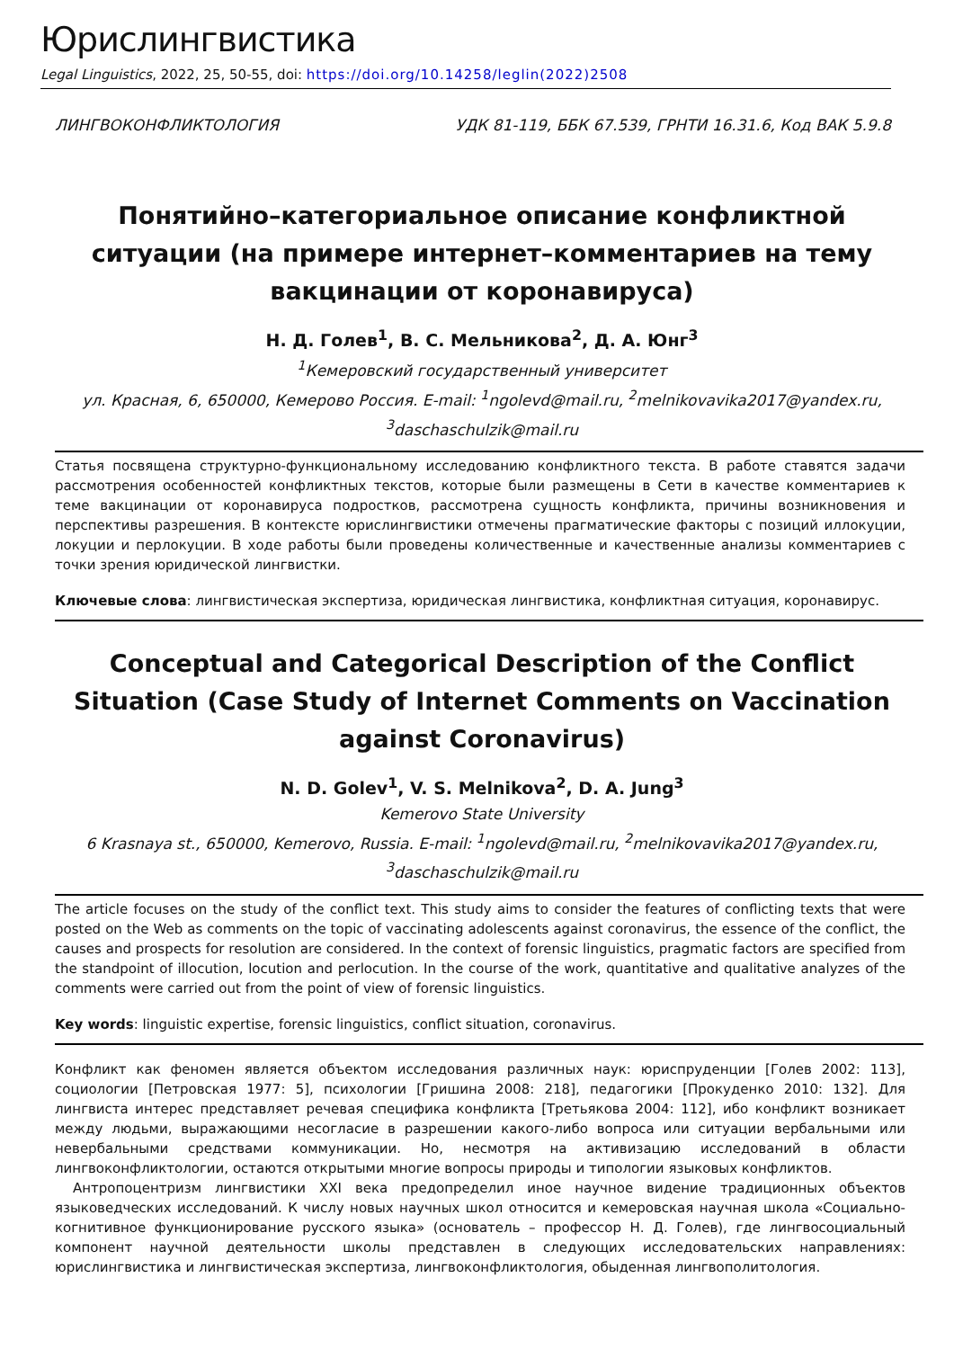Юрислингвистика
Legal Linguistics, 2022, 25, 50-55, doi: https://doi.org/10.14258/leglin(2022)2508
ЛИНГВОКОНФЛИКТОЛОГИЯ УДК 81-119, ББК 67.539, ГРНТИ 16.31.6, Код ВАК 5.9.8
Понятийно–категориальное описание конфликтной ситуации (на примере интернет–комментариев на тему вакцинации от коронавируса)
Н. Д. Голев<sup>1</sup>, В. С. Мельникова<sup>2</sup>, Д. А. Юнг<sup>3</sup>
<sup>1</sup> Кемеровский государственный университет
ул. Красная, 6, 650000, Кемерово Россия. E-mail: <sup>1</sup>ngolevd@mail.ru, <sup>2</sup>melnikovavika2017@yandex.ru,
<sup>3</sup> daschaschulzik@mail.ru
Статья посвящена структурно-функциональному исследованию конфликтного текста. В работе ставятся задачи рассмотрения особенностей конфликтных текстов, которые были размещены в Сети в качестве комментариев к теме вакцинации от коронавируса подростков, рассмотрена сущность конфликта, причины возникновения и перспективы разрешения. В контексте юрислингвистики отмечены прагматические факторы с позиций иллокуции, локуции и перлокуции. В ходе работы были проведены количественные и качественные анализы комментариев с точки зрения юридической лингвистки.
Ключевые слова: лингвистическая экспертиза, юридическая лингвистика, конфликтная ситуация, коронавирус.
Conceptual and Categorical Description of the Conflict Situation (Case Study of Internet Comments on Vaccination against Coronavirus)
N. D. Golev<sup>1</sup>, V. S. Melnikova<sup>2</sup>, D. A. Jung<sup>3</sup>
Kemerovo State University
6 Krasnaya st., 650000, Kemerovo, Russia. E-mail: <sup>1</sup>ngolevd@mail.ru, <sup>2</sup>melnikovavika2017@yandex.ru,
<sup>3</sup> daschaschulzik@mail.ru
The article focuses on the study of the conflict text. This study aims to consider the features of conflicting texts that were posted on the Web as comments on the topic of vaccinating adolescents against coronavirus, the essence of the conflict, the causes and prospects for resolution are considered. In the context of forensic linguistics, pragmatic factors are specified from the standpoint of illocution, locution and perlocution. In the course of the work, quantitative and qualitative analyzes of the comments were carried out from the point of view of forensic linguistics.
Key words: linguistic expertise, forensic linguistics, conflict situation, coronavirus.
Конфликт как феномен является объектом исследования различных наук: юриспруденции [Голев 2002: 113], социологии [Петровская 1977: 5], психологии [Гришина 2008: 218], педагогики [Прокуденко 2010: 132]. Для лингвиста интерес представляет речевая специфика конфликта [Третьякова 2004: 112], ибо конфликт возникает между людьми, выражающими несогласие в разрешении какого-либо вопроса или ситуации вербальными или невербальными средствами коммуникации. Но, несмотря на активизацию исследований в области лингвоконфликтологии, остаются открытыми многие вопросы природы и типологии языковых конфликтов.
Антропоцентризм лингвистики XXI века предопределил иное научное видение традиционных объектов языковедческих исследований. К числу новых научных школ относится и кемеровская научная школа «Социально-когнитивное функционирование русского языка» (основатель – профессор Н. Д. Голев), где лингвосоциальный компонент научной деятельности школы представлен в следующих исследовательских направлениях: юрислингвистика и лингвистическая экспертиза, лингвоконфликтология, обыденная лингвополитология.